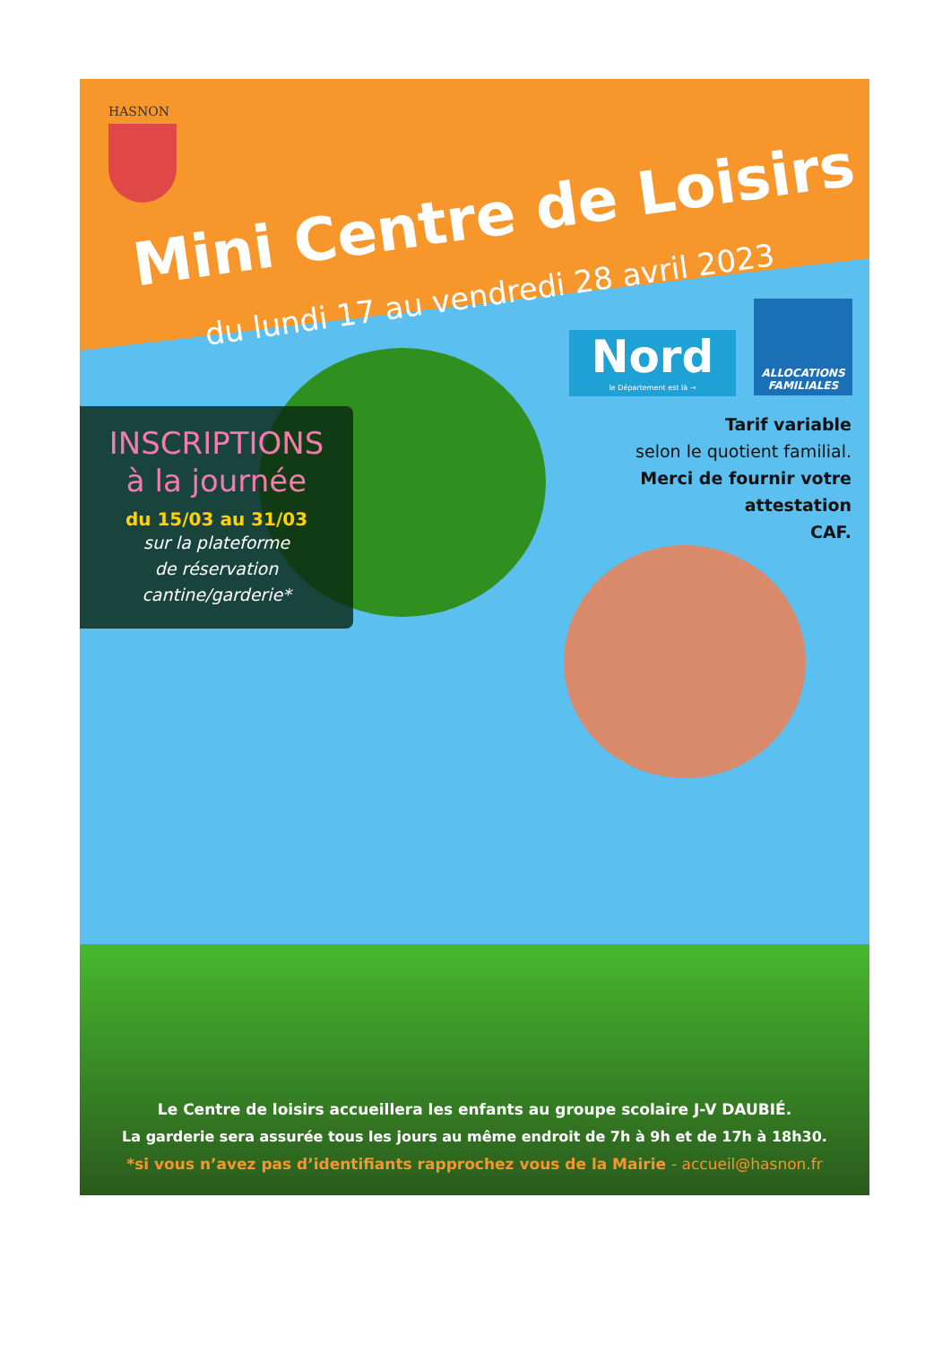HASNON
Mini Centre de Loisirs
du lundi 17 au vendredi 28 avril 2023
Nord
le Département est là →
ALLOCATIONS FAMILIALES
Tarif variable
selon le quotient familial.
Merci de fournir votre
attestation
CAF.
INSCRIPTIONS
à la journée
du 15/03 au 31/03
sur la plateforme
de réservation
cantine/garderie*
Le Centre de loisirs accueillera les enfants au groupe scolaire J-V DAUBIÉ.
La garderie sera assurée tous les jours au même endroit de 7h à 9h et de 17h à 18h30.
*si vous n’avez pas d’identifiants rapprochez vous de la Mairie - accueil@hasnon.fr